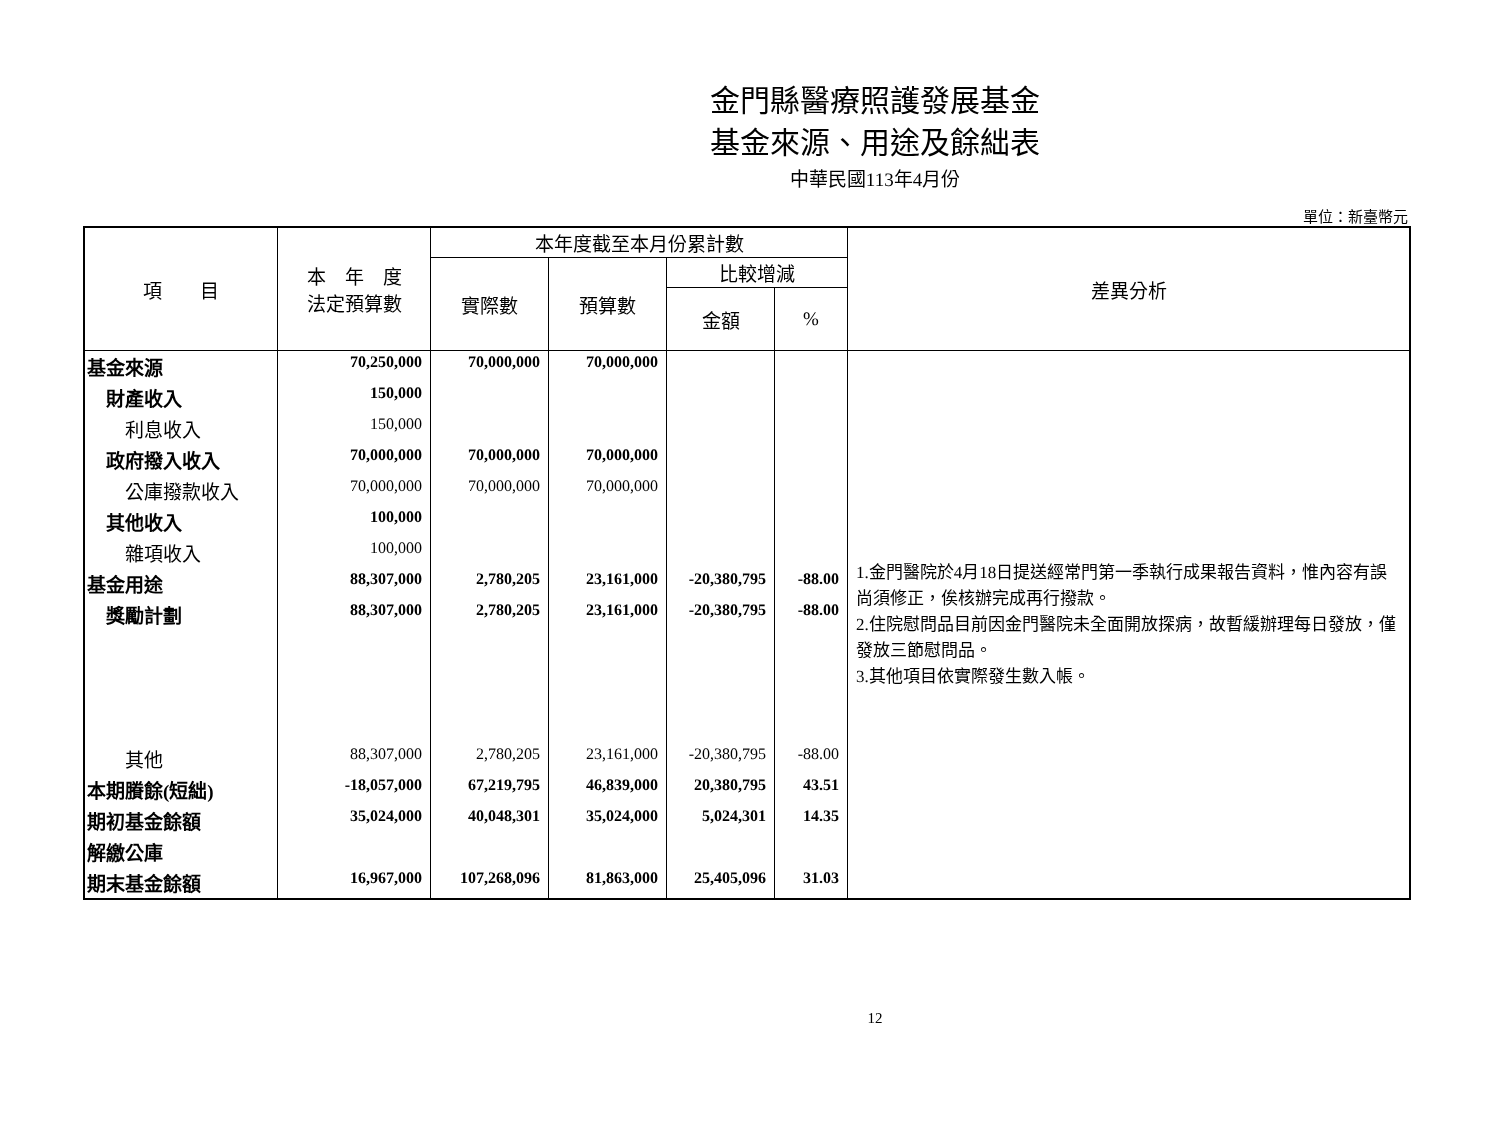金門縣醫療照護發展基金
基金來源、用途及餘絀表
中華民國113年4月份
單位：新臺幣元
| 項 目 | 本 年 度 法定預算數 | 本年度截至本月份累計數 | | | | 差異分析 |
| --- | --- | --- | --- | --- | --- | --- |
| | | 實際數 | 預算數 | 比較增減 | | |
| | | | | 金額 | % | |
| 基金來源 | 70,250,000 | 70,000,000 | 70,000,000 | | | 1.金門醫院於4月18日提送經常門第一季執行成果報告資料，惟內容有誤尚須修正，俟核辦完成再行撥款。 2.住院慰問品目前因金門醫院未全面開放探病，故暫緩辦理每日發放，僅發放三節慰問品。 3.其他項目依實際發生數入帳。 |
| 財產收入 | 150,000 | | | | | |
| 利息收入 | 150,000 | | | | | |
| 政府撥入收入 | 70,000,000 | 70,000,000 | 70,000,000 | | | |
| 公庫撥款收入 | 70,000,000 | 70,000,000 | 70,000,000 | | | |
| 其他收入 | 100,000 | | | | | |
| 雜項收入 | 100,000 | | | | | |
| 基金用途 | 88,307,000 | 2,780,205 | 23,161,000 | -20,380,795 | -88.00 | |
| 獎勵計劃 | 88,307,000 | 2,780,205 | 23,161,000 | -20,380,795 | -88.00 | |
| 其他 | 88,307,000 | 2,780,205 | 23,161,000 | -20,380,795 | -88.00 | |
| 本期賸餘(短絀) | -18,057,000 | 67,219,795 | 46,839,000 | 20,380,795 | 43.51 | |
| 期初基金餘額 | 35,024,000 | 40,048,301 | 35,024,000 | 5,024,301 | 14.35 | |
| 解繳公庫 | | | | | | |
| 期末基金餘額 | 16,967,000 | 107,268,096 | 81,863,000 | 25,405,096 | 31.03 | |
12